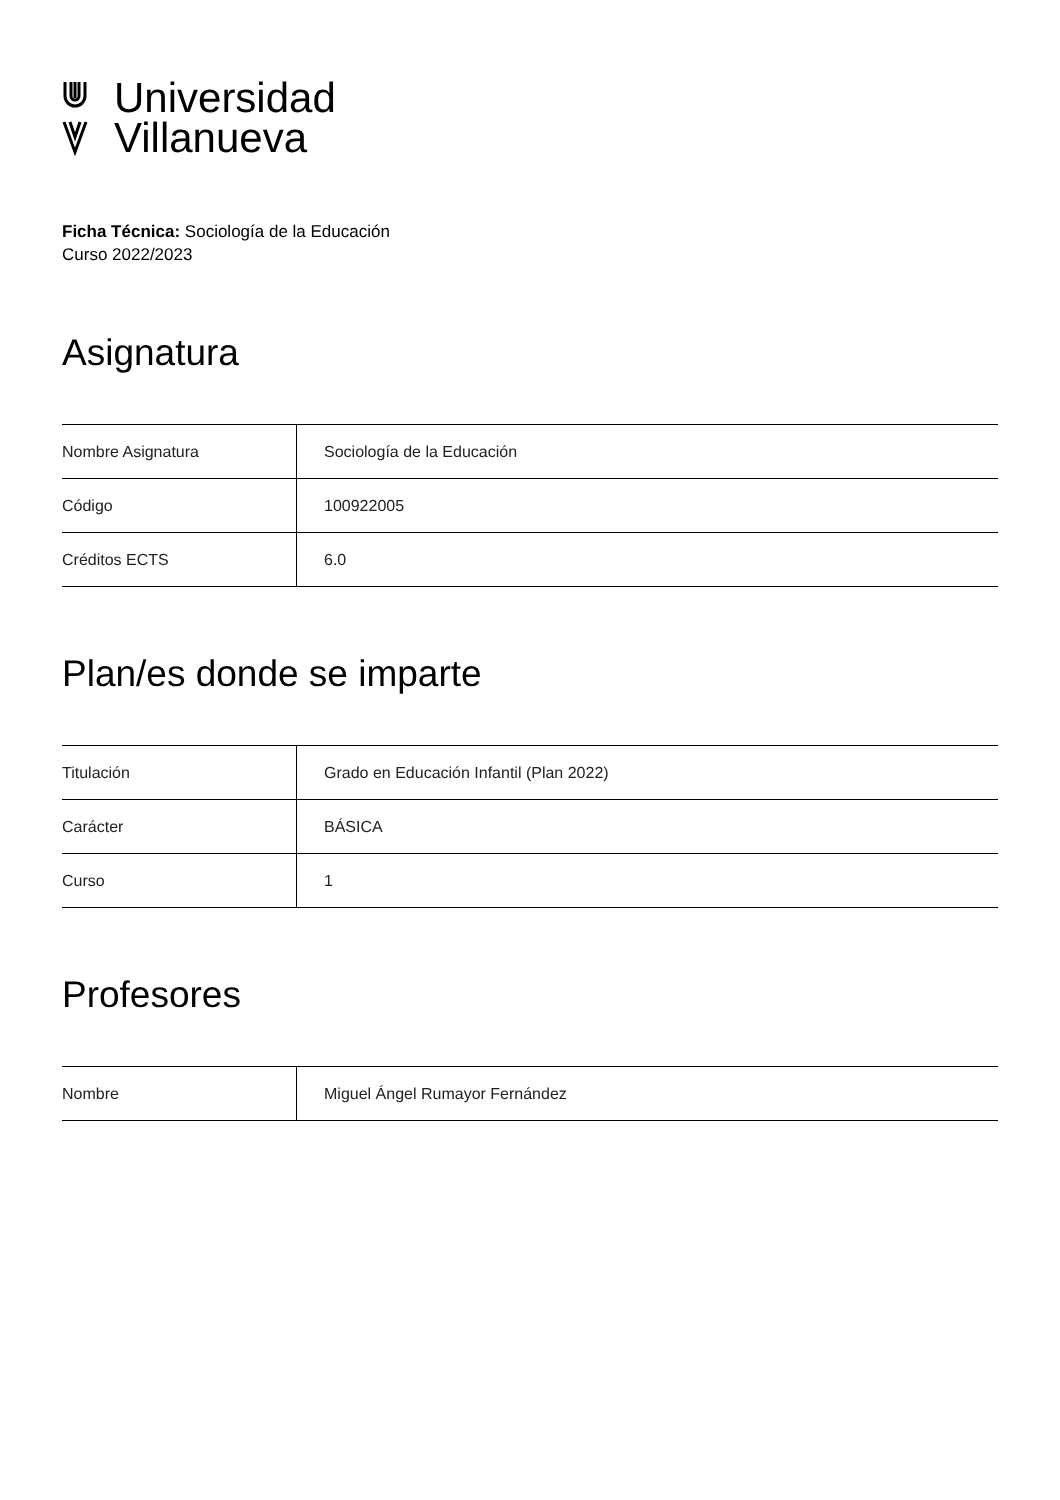Universidad
Villanueva
Ficha Técnica: Sociología de la Educación
Curso 2022/2023
Asignatura
| Nombre Asignatura | Sociología de la Educación |
| Código | 100922005 |
| Créditos ECTS | 6.0 |
Plan/es donde se imparte
| Titulación | Grado en Educación Infantil (Plan 2022) |
| Carácter | BÁSICA |
| Curso | 1 |
Profesores
| Nombre | Miguel Ángel Rumayor Fernández |